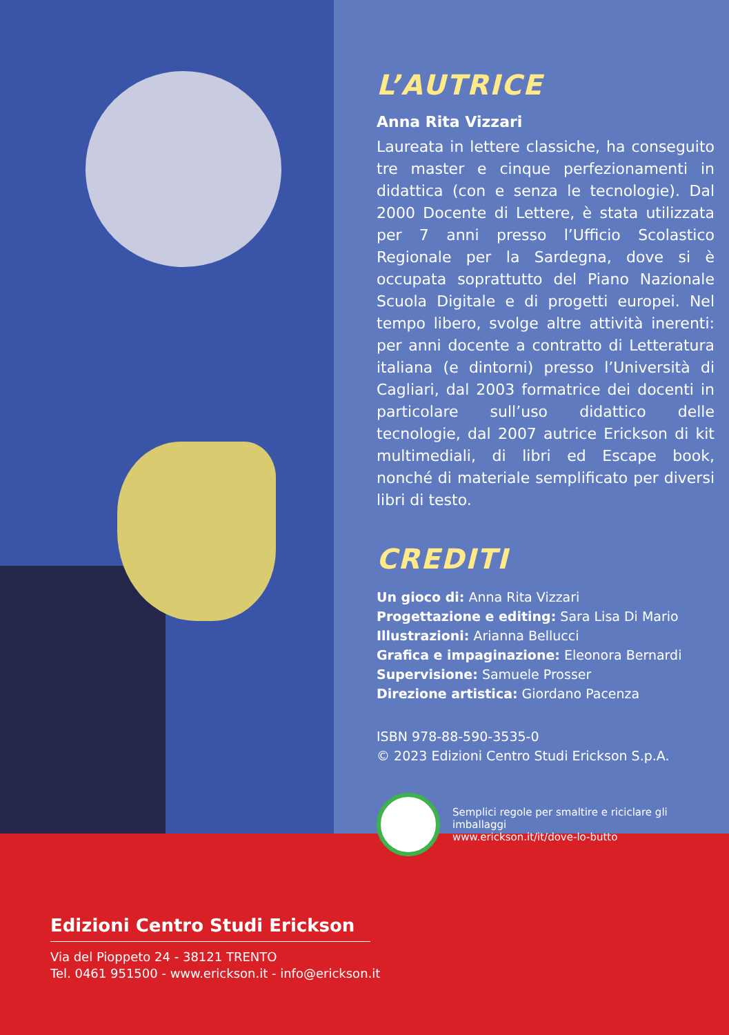L’AUTRICE
Anna Rita Vizzari
Laureata in lettere classiche, ha conseguito tre master e cinque perfezionamenti in didattica (con e senza le tecnologie). Dal 2000 Docente di Lettere, è stata utilizzata per 7 anni presso l’Ufficio Scolastico Regionale per la Sardegna, dove si è occupata soprattutto del Piano Nazionale Scuola Digitale e di progetti europei. Nel tempo libero, svolge altre attività inerenti: per anni docente a contratto di Letteratura italiana (e dintorni) presso l’Università di Cagliari, dal 2003 formatrice dei docenti in particolare sull’uso didattico delle tecnologie, dal 2007 autrice Erickson di kit multimediali, di libri ed Escape book, nonché di materiale semplificato per diversi libri di testo.
CREDITI
Un gioco di: Anna Rita Vizzari
Progettazione e editing: Sara Lisa Di Mario
Illustrazioni: Arianna Bellucci
Grafica e impaginazione: Eleonora Bernardi
Supervisione: Samuele Prosser
Direzione artistica: Giordano Pacenza
ISBN 978-88-590-3535-0
© 2023 Edizioni Centro Studi Erickson S.p.A.
Semplici regole per smaltire e riciclare gli imballaggi
www.erickson.it/it/dove-lo-butto
Edizioni Centro Studi Erickson
Via del Pioppeto 24 - 38121 TRENTO
Tel. 0461 951500 - www.erickson.it - info@erickson.it